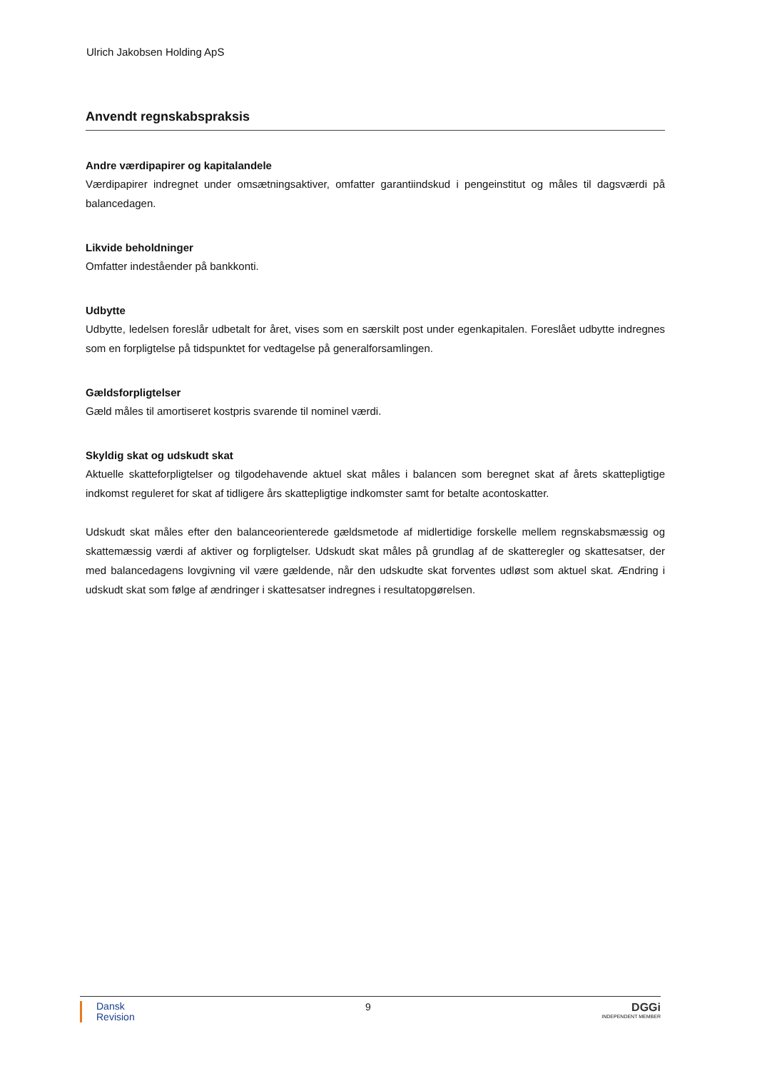Ulrich Jakobsen Holding ApS
Anvendt regnskabspraksis
Andre værdipapirer og kapitalandele
Værdipapirer indregnet under omsætningsaktiver, omfatter garantiindskud i pengeinstitut og måles til dagsværdi på balancedagen.
Likvide beholdninger
Omfatter indeståender på bankkonti.
Udbytte
Udbytte, ledelsen foreslår udbetalt for året, vises som en særskilt post under egenkapitalen. Foreslået udbytte indregnes som en forpligtelse på tidspunktet for vedtagelse på generalforsamlingen.
Gældsforpligtelser
Gæld måles til amortiseret kostpris svarende til nominel værdi.
Skyldig skat og udskudt skat
Aktuelle skatteforpligtelser og tilgodehavende aktuel skat måles i balancen som beregnet skat af årets skattepligtige indkomst reguleret for skat af tidligere års skattepligtige indkomster samt for betalte acontoskatter.
Udskudt skat måles efter den balanceorienterede gældsmetode af midlertidige forskelle mellem regnskabsmæssig og skattemæssig værdi af aktiver og forpligtelser. Udskudt skat måles på grundlag af de skatteregler og skattesatser, der med balancedagens lovgivning vil være gældende, når den udskudte skat forventes udløst som aktuel skat. Ændring i udskudt skat som følge af ændringer i skattesatser indregnes i resultatopgørelsen.
Dansk
Revision
9 DGGi
INDEPENDENT MEMBER